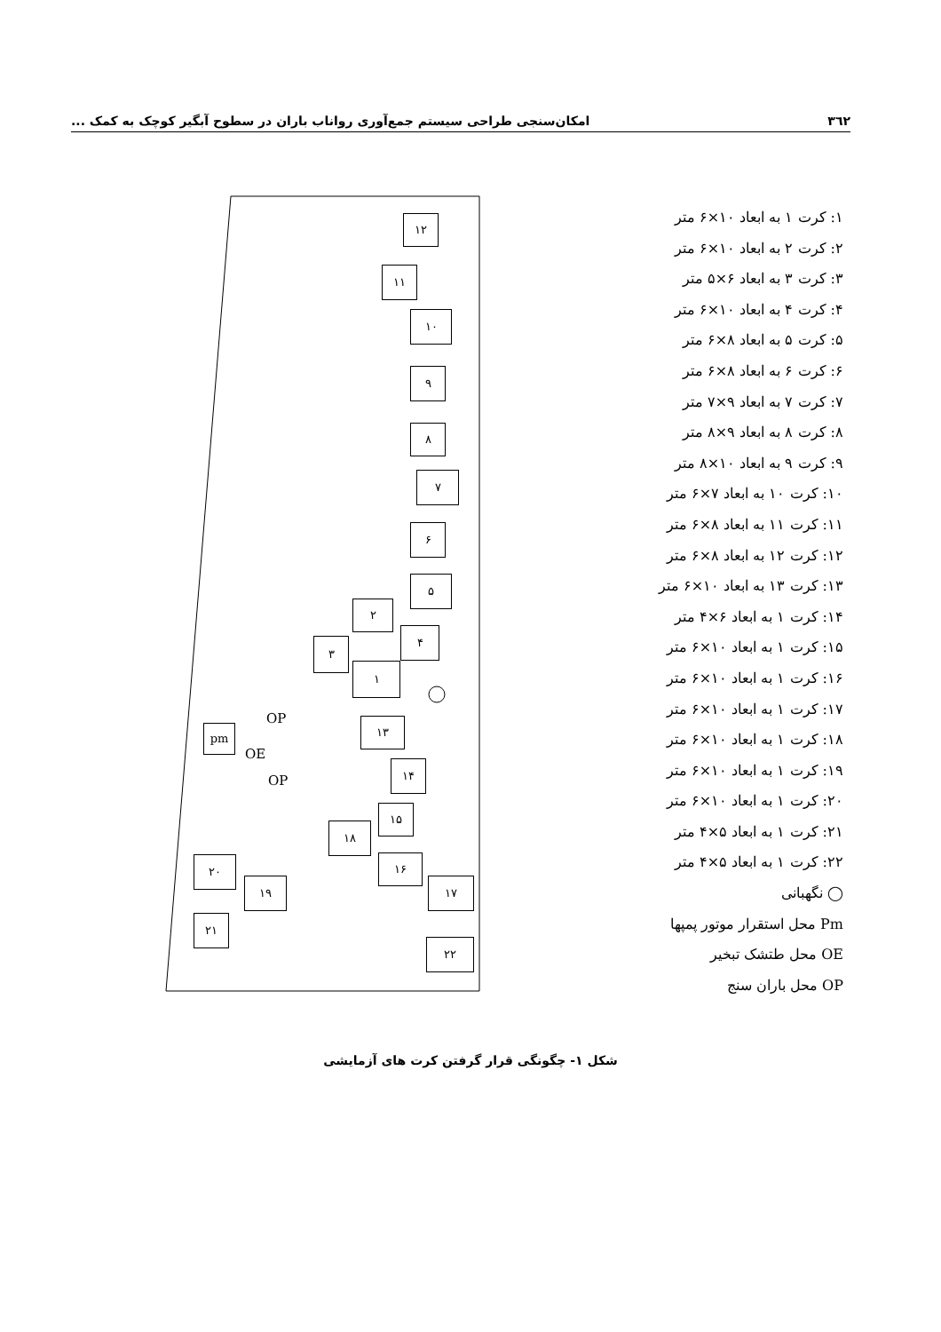۳٦٢ امکان‌سنجی طراحی سیستم جمع‌آوری رواناب باران در سطوح آبگیر کوچک به کمک ...
۱: کرت ۱ به ابعاد ۱۰×۶ متر
۲: کرت ۲ به ابعاد ۱۰×۶ متر
۳: کرت ۳ به ابعاد ۶×۵ متر
۴: کرت ۴ به ابعاد ۱۰×۶ متر
۵: کرت ۵ به ابعاد ۸×۶ متر
۶: کرت ۶ به ابعاد ۸×۶ متر
۷: کرت ۷ به ابعاد ۹×۷ متر
۸: کرت ۸ به ابعاد ۹×۸ متر
۹: کرت ۹ به ابعاد ۱۰×۸ متر
۱۰: کرت ۱۰ به ابعاد ۷×۶ متر
۱۱: کرت ۱۱ به ابعاد ۸×۶ متر
۱۲: کرت ۱۲ به ابعاد ۸×۶ متر
۱۳: کرت ۱۳ به ابعاد ۱۰×۶ متر
۱۴: کرت ۱ به ابعاد ۶×۴ متر
۱۵: کرت ۱ به ابعاد ۱۰×۶ متر
۱۶: کرت ۱ به ابعاد ۱۰×۶ متر
۱۷: کرت ۱ به ابعاد ۱۰×۶ متر
۱۸: کرت ۱ به ابعاد ۱۰×۶ متر
۱۹: کرت ۱ به ابعاد ۱۰×۶ متر
۲۰: کرت ۱ به ابعاد ۱۰×۶ متر
۲۱: کرت ۱ به ابعاد ۵×۴ متر
۲۲: کرت ۱ به ابعاد ۵×۴ متر
◯ نگهبانی
Pm محل استقرار موتور پمپها
OE محل طتشک تبخیر
OP محل باران سنج
۱۲
۱۱
۱۰
۹
۸
۷
۶
۵
۲
۴
۳
۱
OP
pm
OE
OP
۱۳
۱۴
۱۵
۱۸
۱۶
۲۰
۱۹ ۱۷
۲۱
۲۲
شکل ۱- چگونگی قرار گرفتن کرت های آزمایشی